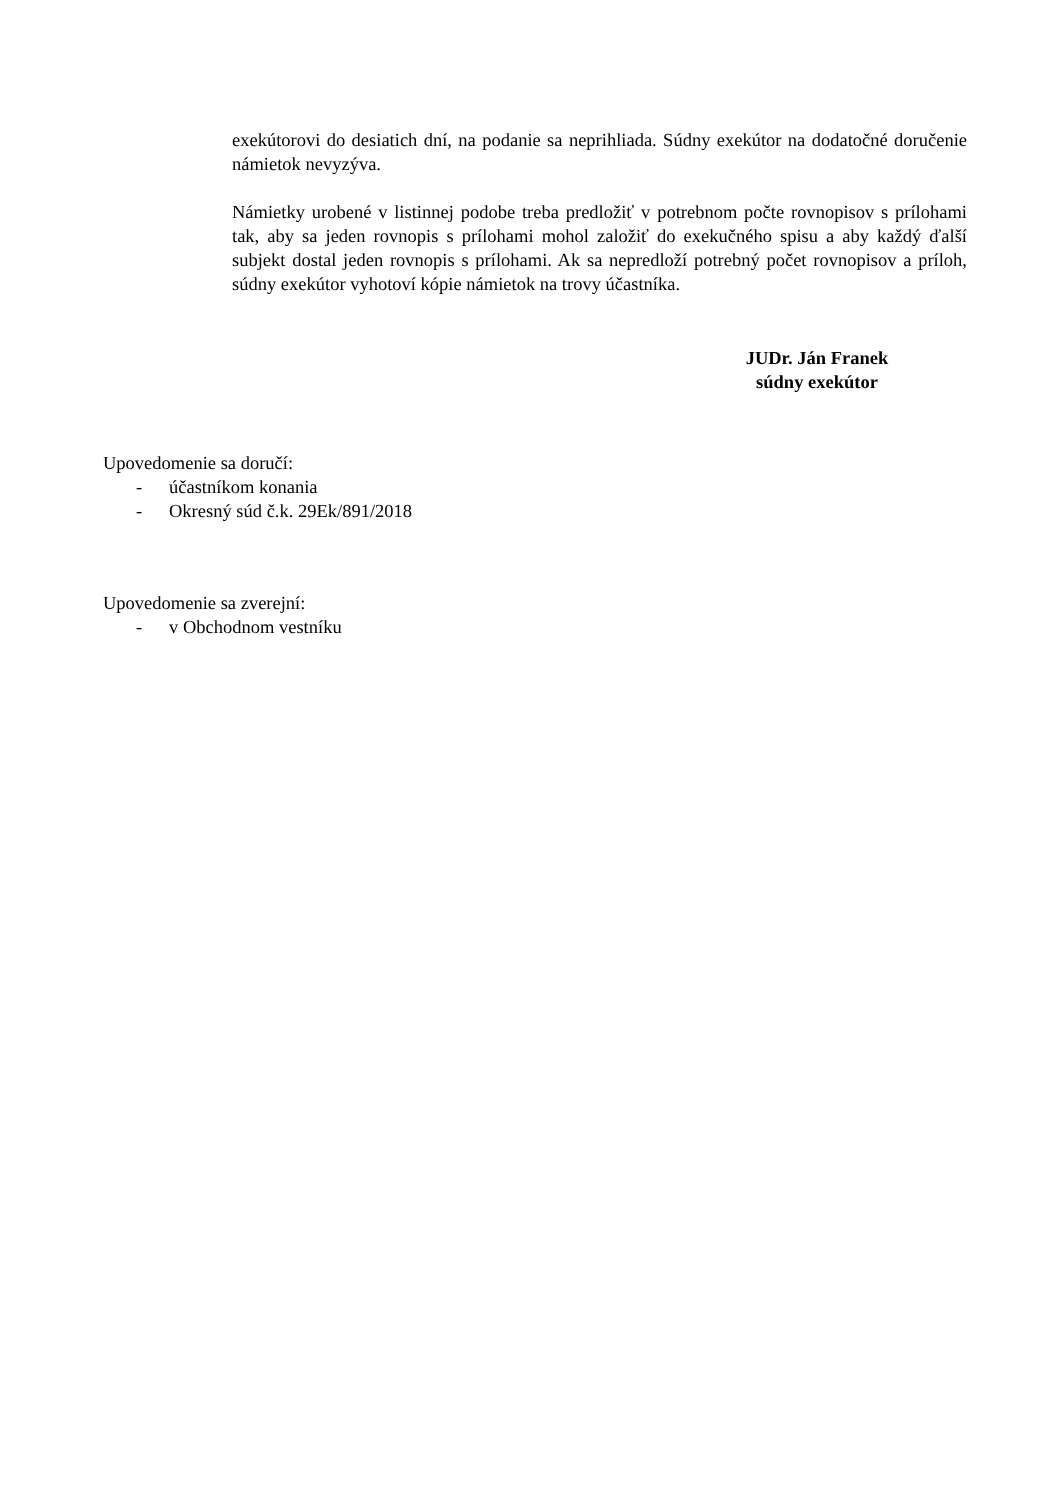exekútorovi do desiatich dní, na podanie sa neprihliada. Súdny exekútor na dodatočné doručenie námietok nevyzýva.
Námietky urobené v listinnej podobe treba predložiť v potrebnom počte rovnopisov s prílohami tak, aby sa jeden rovnopis s prílohami mohol založiť do exekučného spisu a aby každý ďalší subjekt dostal jeden rovnopis s prílohami. Ak sa nepredloží potrebný počet rovnopisov a príloh, súdny exekútor vyhotoví kópie námietok na trovy účastníka.
JUDr. Ján Franek
súdny exekútor
Upovedomenie sa doručí:
- účastníkom konania
- Okresný súd č.k. 29Ek/891/2018
Upovedomenie sa zverejní:
- v Obchodnom vestníku